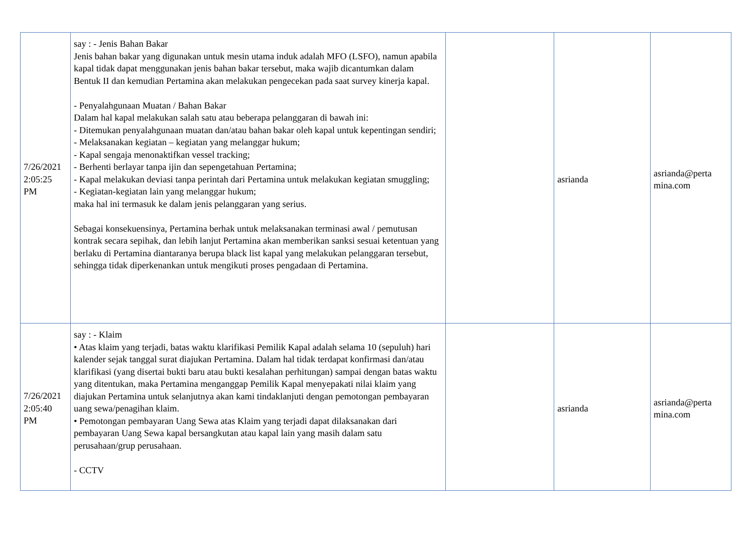| 7/26/2021 2:05:25 PM | say : - Jenis Bahan Bakar Jenis bahan bakar yang digunakan untuk mesin utama induk adalah MFO (LSFO), namun apabila kapal tidak dapat menggunakan jenis bahan bakar tersebut, maka wajib dicantumkan dalam Bentuk II dan kemudian Pertamina akan melakukan pengecekan pada saat survey kinerja kapal. - Penyalahgunaan Muatan / Bahan Bakar Dalam hal kapal melakukan salah satu atau beberapa pelanggaran di bawah ini: - Ditemukan penyalahgunaan muatan dan/atau bahan bakar oleh kapal untuk kepentingan sendiri; - Melaksanakan kegiatan – kegiatan yang melanggar hukum; - Kapal sengaja menonaktifkan vessel tracking; - Berhenti berlayar tanpa ijin dan sepengetahuan Pertamina; - Kapal melakukan deviasi tanpa perintah dari Pertamina untuk melakukan kegiatan smuggling; - Kegiatan-kegiatan lain yang melanggar hukum; maka hal ini termasuk ke dalam jenis pelanggaran yang serius. Sebagai konsekuensinya, Pertamina berhak untuk melaksanakan terminasi awal / pemutusan kontrak secara sepihak, dan lebih lanjut Pertamina akan memberikan sanksi sesuai ketentuan yang berlaku di Pertamina diantaranya berupa black list kapal yang melakukan pelanggaran tersebut, sehingga tidak diperkenankan untuk mengikuti proses pengadaan di Pertamina. | | asrianda | asrianda@perta mina.com |
| 7/26/2021 2:05:40 PM | say : - Klaim • Atas klaim yang terjadi, batas waktu klarifikasi Pemilik Kapal adalah selama 10 (sepuluh) hari kalender sejak tanggal surat diajukan Pertamina. Dalam hal tidak terdapat konfirmasi dan/atau klarifikasi (yang disertai bukti baru atau bukti kesalahan perhitungan) sampai dengan batas waktu yang ditentukan, maka Pertamina menganggap Pemilik Kapal menyepakati nilai klaim yang diajukan Pertamina untuk selanjutnya akan kami tindaklanjuti dengan pemotongan pembayaran uang sewa/penagihan klaim. • Pemotongan pembayaran Uang Sewa atas Klaim yang terjadi dapat dilaksanakan dari pembayaran Uang Sewa kapal bersangkutan atau kapal lain yang masih dalam satu perusahaan/grup perusahaan. - CCTV | | asrianda | asrianda@perta mina.com |